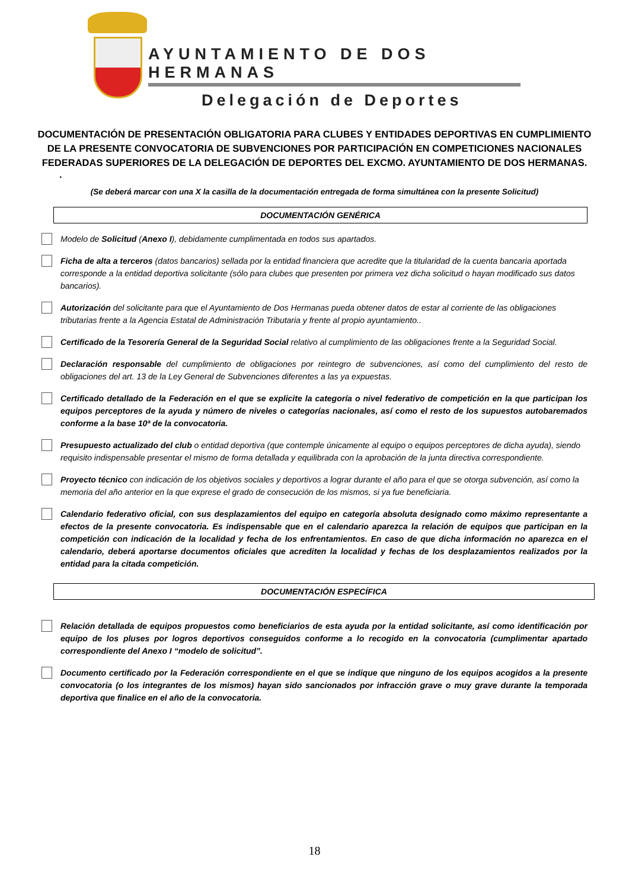AYUNTAMIENTO DE DOS HERMANAS
Delegación de Deportes
DOCUMENTACIÓN DE PRESENTACIÓN OBLIGATORIA PARA CLUBES Y ENTIDADES DEPORTIVAS EN CUMPLIMIENTO DE LA PRESENTE CONVOCATORIA DE SUBVENCIONES POR PARTICIPACIÓN EN COMPETICIONES NACIONALES FEDERADAS SUPERIORES DE LA DELEGACIÓN DE DEPORTES DEL EXCMO. AYUNTAMIENTO DE DOS HERMANAS.
.
(Se deberá marcar con una X la casilla de la documentación entregada de forma simultánea con la presente Solicitud)
DOCUMENTACIÓN GENÉRICA
Modelo de Solicitud (Anexo I), debidamente cumplimentada en todos sus apartados.
Ficha de alta a terceros (datos bancarios) sellada por la entidad financiera que acredite que la titularidad de la cuenta bancaria aportada corresponde a la entidad deportiva solicitante (sólo para clubes que presenten por primera vez dicha solicitud o hayan modificado sus datos bancarios).
Autorización del solicitante para que el Ayuntamiento de Dos Hermanas pueda obtener datos de estar al corriente de las obligaciones tributarias frente a la Agencia Estatal de Administración Tributaria y frente al propio ayuntamiento..
Certificado de la Tesorería General de la Seguridad Social relativo al cumplimiento de las obligaciones frente a la Seguridad Social.
Declaración responsable del cumplimiento de obligaciones por reintegro de subvenciones, así como del cumplimiento del resto de obligaciones del art. 13 de la Ley General de Subvenciones diferentes a las ya expuestas.
Certificado detallado de la Federación en el que se explicite la categoría o nivel federativo de competición en la que participan los equipos perceptores de la ayuda y número de niveles o categorías nacionales, así como el resto de los supuestos autobaremados conforme a la base 10ª de la convocatoria.
Presupuesto actualizado del club o entidad deportiva (que contemple únicamente al equipo o equipos perceptores de dicha ayuda), siendo requisito indispensable presentar el mismo de forma detallada y equilibrada con la aprobación de la junta directiva correspondiente.
Proyecto técnico con indicación de los objetivos sociales y deportivos a lograr durante el año para el que se otorga subvención, así como la memoria del año anterior en la que exprese el grado de consecución de los mismos, si ya fue beneficiaria.
Calendario federativo oficial, con sus desplazamientos del equipo en categoría absoluta designado como máximo representante a efectos de la presente convocatoria. Es indispensable que en el calendario aparezca la relación de equipos que participan en la competición con indicación de la localidad y fecha de los enfrentamientos. En caso de que dicha información no aparezca en el calendario, deberá aportarse documentos oficiales que acrediten la localidad y fechas de los desplazamientos realizados por la entidad para la citada competición.
DOCUMENTACIÓN ESPECÍFICA
Relación detallada de equipos propuestos como beneficiarios de esta ayuda por la entidad solicitante, así como identificación por equipo de los pluses por logros deportivos conseguidos conforme a lo recogido en la convocatoria (cumplimentar apartado correspondiente del Anexo I “modelo de solicitud”.
Documento certificado por la Federación correspondiente en el que se indique que ninguno de los equipos acogidos a la presente convocatoria (o los integrantes de los mismos) hayan sido sancionados por infracción grave o muy grave durante la temporada deportiva que finalice en el año de la convocatoria.
18